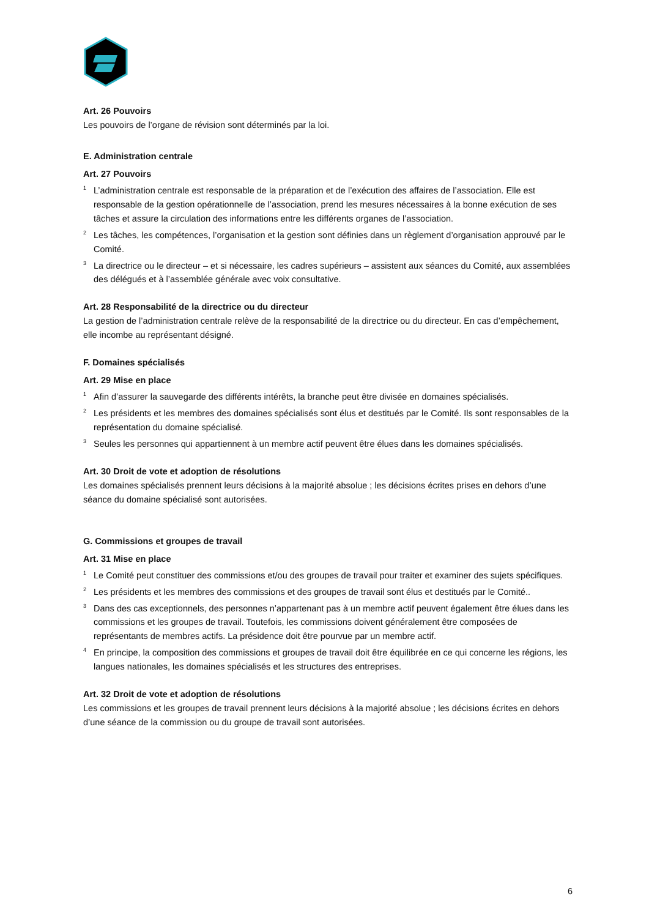Art. 26 Pouvoirs
Les pouvoirs de l’organe de révision sont déterminés par la loi.
E. Administration centrale
Art. 27 Pouvoirs
<sup>1</sup> L’administration centrale est responsable de la préparation et de l’exécution des affaires de l’association. Elle est responsable de la gestion opérationnelle de l’association, prend les mesures nécessaires à la bonne exécution de ses tâches et assure la circulation des informations entre les différents organes de l’association.
<sup>2</sup> Les tâches, les compétences, l’organisation et la gestion sont définies dans un règlement d’organisation approuvé par le Comité.
<sup>3</sup> La directrice ou le directeur – et si nécessaire, les cadres supérieurs – assistent aux séances du Comité, aux assemblées des délégués et à l’assemblée générale avec voix consultative.
Art. 28 Responsabilité de la directrice ou du directeur
La gestion de l’administration centrale relève de la responsabilité de la directrice ou du directeur. En cas d’empêchement, elle incombe au représentant désigné.
F. Domaines spécialisés
Art. 29 Mise en place
<sup>1</sup> Afin d’assurer la sauvegarde des différents intérêts, la branche peut être divisée en domaines spécialisés.
<sup>2</sup> Les présidents et les membres des domaines spécialisés sont élus et destitués par le Comité. Ils sont responsables de la représentation du domaine spécialisé.
<sup>3</sup> Seules les personnes qui appartiennent à un membre actif peuvent être élues dans les domaines spécialisés.
Art. 30 Droit de vote et adoption de résolutions
Les domaines spécialisés prennent leurs décisions à la majorité absolue ; les décisions écrites prises en dehors d’une séance du domaine spécialisé sont autorisées.
G. Commissions et groupes de travail
Art. 31 Mise en place
<sup>1</sup> Le Comité peut constituer des commissions et/ou des groupes de travail pour traiter et examiner des sujets spécifiques.
<sup>2</sup> Les présidents et les membres des commissions et des groupes de travail sont élus et destitués par le Comité..
<sup>3</sup> Dans des cas exceptionnels, des personnes n’appartenant pas à un membre actif peuvent également être élues dans les commissions et les groupes de travail. Toutefois, les commissions doivent généralement être composées de représentants de membres actifs. La présidence doit être pourvue par un membre actif.
<sup>4</sup> En principe, la composition des commissions et groupes de travail doit être équilibrée en ce qui concerne les régions, les langues nationales, les domaines spécialisés et les structures des entreprises.
Art. 32 Droit de vote et adoption de résolutions
Les commissions et les groupes de travail prennent leurs décisions à la majorité absolue ; les décisions écrites en dehors d’une séance de la commission ou du groupe de travail sont autorisées.
6